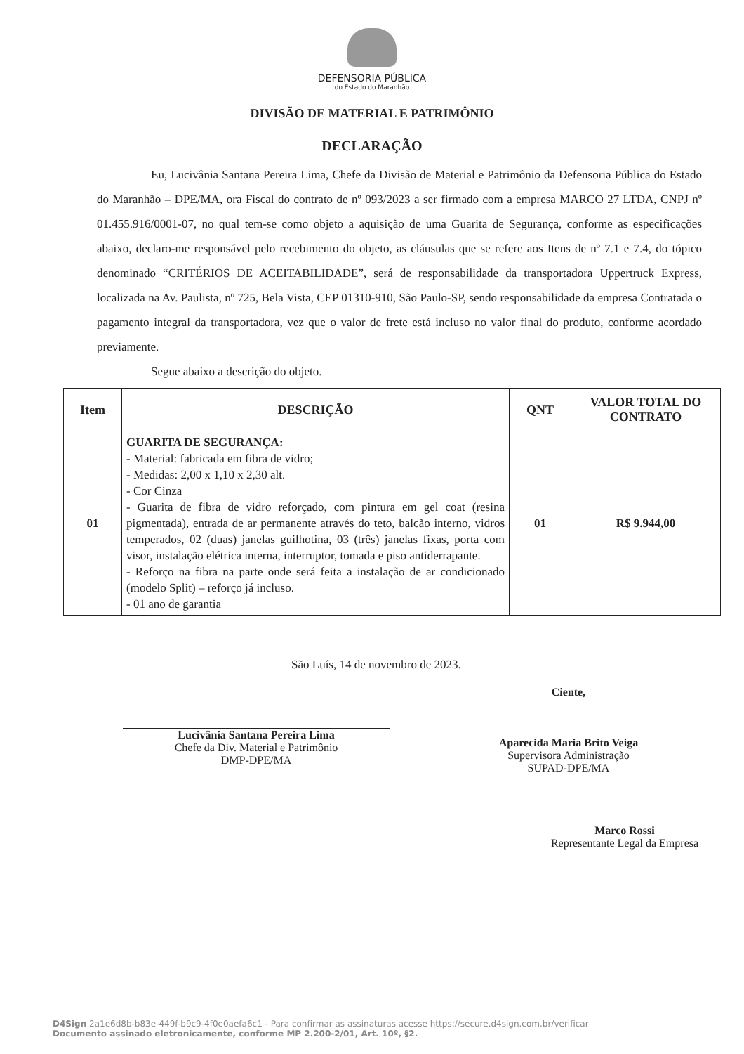DEFENSORIA PÚBLICA
do Estado do Maranhão
DIVISÃO DE MATERIAL E PATRIMÔNIO
DECLARAÇÃO
Eu, Lucivânia Santana Pereira Lima, Chefe da Divisão de Material e Patrimônio da Defensoria Pública do Estado do Maranhão – DPE/MA, ora Fiscal do contrato de nº 093/2023 a ser firmado com a empresa MARCO 27 LTDA, CNPJ nº 01.455.916/0001-07, no qual tem-se como objeto a aquisição de uma Guarita de Segurança, conforme as especificações abaixo, declaro-me responsável pelo recebimento do objeto, as cláusulas que se refere aos Itens de nº 7.1 e 7.4, do tópico denominado “CRITÉRIOS DE ACEITABILIDADE”, será de responsabilidade da transportadora Uppertruck Express, localizada na Av. Paulista, nº 725, Bela Vista, CEP 01310-910, São Paulo-SP, sendo responsabilidade da empresa Contratada o pagamento integral da transportadora, vez que o valor de frete está incluso no valor final do produto, conforme acordado previamente.
Segue abaixo a descrição do objeto.
| Item | DESCRIÇÃO | QNT | VALOR TOTAL DO CONTRATO |
| --- | --- | --- | --- |
| 01 | GUARITA DE SEGURANÇA: - Material: fabricada em fibra de vidro; - Medidas: 2,00 x 1,10 x 2,30 alt. - Cor Cinza - Guarita de fibra de vidro reforçado, com pintura em gel coat (resina pigmentada), entrada de ar permanente através do teto, balcão interno, vidros temperados, 02 (duas) janelas guilhotina, 03 (três) janelas fixas, porta com visor, instalação elétrica interna, interruptor, tomada e piso antiderrapante. - Reforço na fibra na parte onde será feita a instalação de ar condicionado (modelo Split) – reforço já incluso. - 01 ano de garantia | 01 | R$ 9.944,00 |
São Luís, 14 de novembro de 2023.
Lucivânia Santana Pereira Lima
Chefe da Div. Material e Patrimônio
DMP-DPE/MA
Ciente,
Aparecida Maria Brito Veiga
Supervisora Administração
SUPAD-DPE/MA
Marco Rossi
Representante Legal da Empresa
D4Sign 2a1e6d8b-b83e-449f-b9c9-4f0e0aefa6c1 - Para confirmar as assinaturas acesse https://secure.d4sign.com.br/verificar
Documento assinado eletronicamente, conforme MP 2.200-2/01, Art. 10º, §2.